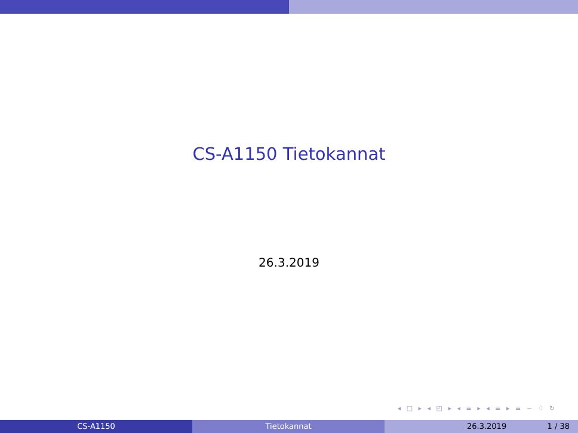CS-A1150 Tietokannat
26.3.2019
◂ □ ▸ ◂ ◰ ▸ ◂ ≡ ▸ ◂ ≡ ▸ ≡ ∽ ♢ ↻
CS-A1150 Tietokannat 26.3.2019 1 / 38